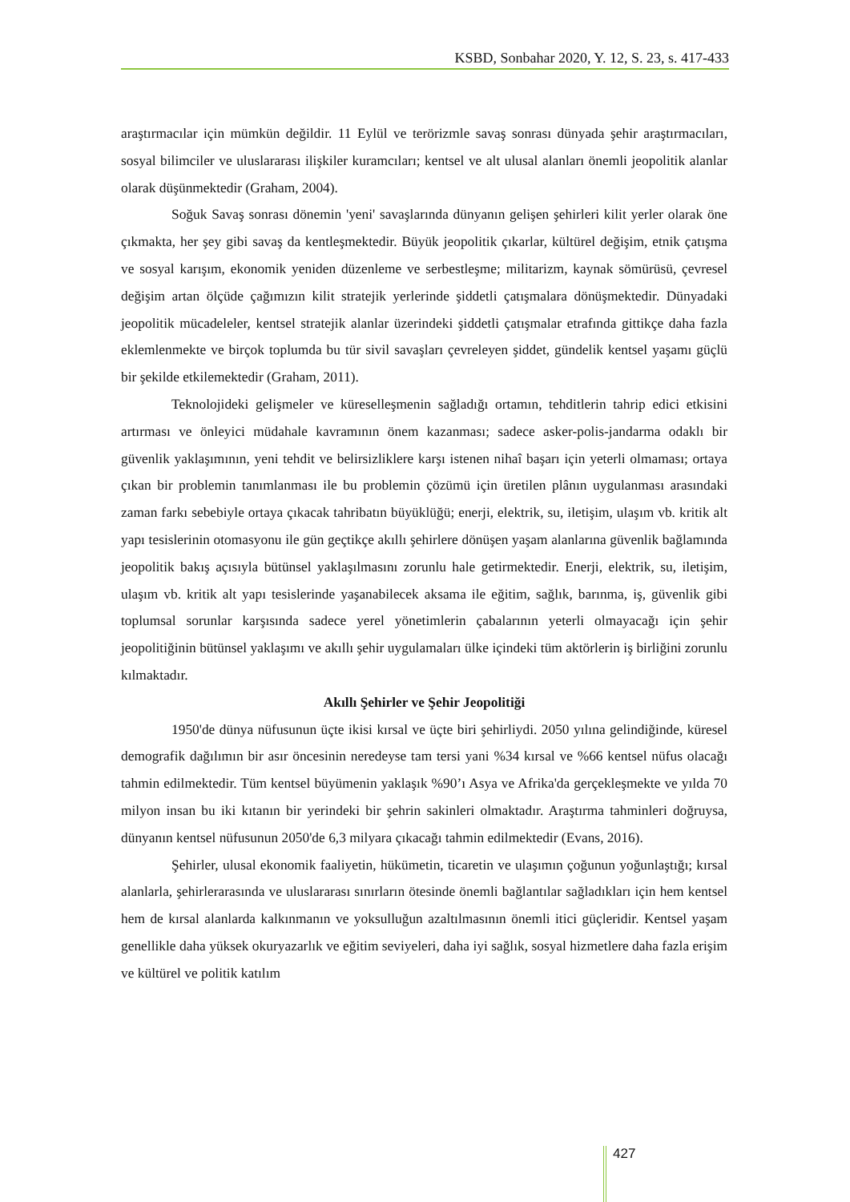KSBD, Sonbahar 2020, Y. 12, S. 23, s. 417-433
araştırmacılar için mümkün değildir. 11 Eylül ve terörizmle savaş sonrası dünyada şehir araştırmacıları, sosyal bilimciler ve uluslararası ilişkiler kuramcıları; kentsel ve alt ulusal alanları önemli jeopolitik alanlar olarak düşünmektedir (Graham, 2004).
Soğuk Savaş sonrası dönemin 'yeni' savaşlarında dünyanın gelişen şehirleri kilit yerler olarak öne çıkmakta, her şey gibi savaş da kentleşmektedir. Büyük jeopolitik çıkarlar, kültürel değişim, etnik çatışma ve sosyal karışım, ekonomik yeniden düzenleme ve serbestleşme; militarizm, kaynak sömürüsü, çevresel değişim artan ölçüde çağımızın kilit stratejik yerlerinde şiddetli çatışmalara dönüşmektedir. Dünyadaki jeopolitik mücadeleler, kentsel stratejik alanlar üzerindeki şiddetli çatışmalar etrafında gittikçe daha fazla eklemlenmekte ve birçok toplumda bu tür sivil savaşları çevreleyen şiddet, gündelik kentsel yaşamı güçlü bir şekilde etkilemektedir (Graham, 2011).
Teknolojideki gelişmeler ve küreselleşmenin sağladığı ortamın, tehditlerin tahrip edici etkisini artırması ve önleyici müdahale kavramının önem kazanması; sadece asker-polis-jandarma odaklı bir güvenlik yaklaşımının, yeni tehdit ve belirsizliklere karşı istenen nihaî başarı için yeterli olmaması; ortaya çıkan bir problemin tanımlanması ile bu problemin çözümü için üretilen plânın uygulanması arasındaki zaman farkı sebebiyle ortaya çıkacak tahribatın büyüklüğü; enerji, elektrik, su, iletişim, ulaşım vb. kritik alt yapı tesislerinin otomasyonu ile gün geçtikçe akıllı şehirlere dönüşen yaşam alanlarına güvenlik bağlamında jeopolitik bakış açısıyla bütünsel yaklaşılmasını zorunlu hale getirmektedir. Enerji, elektrik, su, iletişim, ulaşım vb. kritik alt yapı tesislerinde yaşanabilecek aksama ile eğitim, sağlık, barınma, iş, güvenlik gibi toplumsal sorunlar karşısında sadece yerel yönetimlerin çabalarının yeterli olmayacağı için şehir jeopolitiğinin bütünsel yaklaşımı ve akıllı şehir uygulamaları ülke içindeki tüm aktörlerin iş birliğini zorunlu kılmaktadır.
Akıllı Şehirler ve Şehir Jeopolitiği
1950'de dünya nüfusunun üçte ikisi kırsal ve üçte biri şehirliydi. 2050 yılına gelindiğinde, küresel demografik dağılımın bir asır öncesinin neredeyse tam tersi yani %34 kırsal ve %66 kentsel nüfus olacağı tahmin edilmektedir. Tüm kentsel büyümenin yaklaşık %90’ı Asya ve Afrika'da gerçekleşmekte ve yılda 70 milyon insan bu iki kıtanın bir yerindeki bir şehrin sakinleri olmaktadır. Araştırma tahminleri doğruysa, dünyanın kentsel nüfusunun 2050'de 6,3 milyara çıkacağı tahmin edilmektedir (Evans, 2016).
Şehirler, ulusal ekonomik faaliyetin, hükümetin, ticaretin ve ulaşımın çoğunun yoğunlaştığı; kırsal alanlarla, şehirlerarasında ve uluslararası sınırların ötesinde önemli bağlantılar sağladıkları için hem kentsel hem de kırsal alanlarda kalkınmanın ve yoksulluğun azaltılmasının önemli itici güçleridir. Kentsel yaşam genellikle daha yüksek okuryazarlık ve eğitim seviyeleri, daha iyi sağlık, sosyal hizmetlere daha fazla erişim ve kültürel ve politik katılım
427